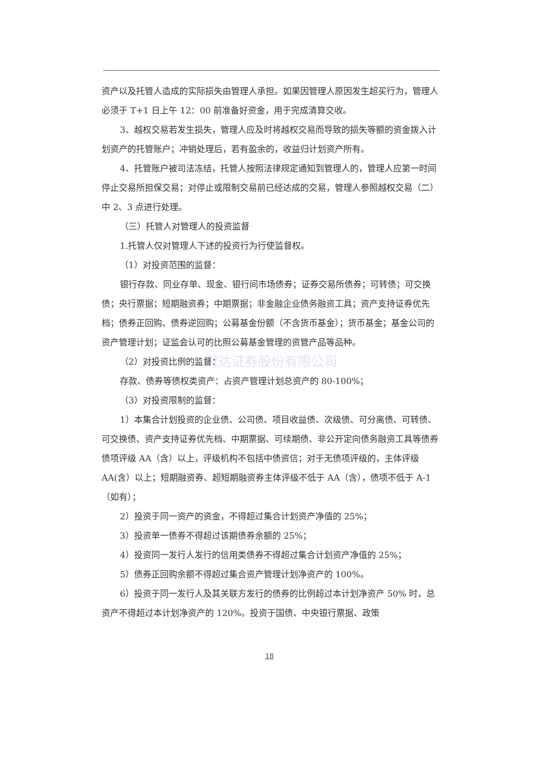资产以及托管人造成的实际损失由管理人承担。如果因管理人原因发生超买行为，管理人必须于 T+1 日上午 12：00 前准备好资金，用于完成清算交收。
3、越权交易若发生损失，管理人应及时将越权交易而导致的损失等额的资金拨入计划资产的托管账户；冲销处理后，若有盈余的，收益归计划资产所有。
4、托管账户被司法冻结，托管人按照法律规定通知到管理人的，管理人应第一时间停止交易所担保交易；对停止或限制交易前已经达成的交易，管理人参照越权交易（二）中 2、3 点进行处理。
（三）托管人对管理人的投资监督
1.托管人仅对管理人下述的投资行为行使监督权。
（1）对投资范围的监督：
银行存款、同业存单、现金、银行间市场债券；证券交易所债券；可转债；可交换债；央行票据；短期融资券；中期票据；非金融企业债务融资工具；资产支持证券优先档；债券正回购、债券逆回购；公募基金份额（不含货币基金）；货币基金；基金公司的资产管理计划；证监会认可的比照公募基金管理的资管产品等品种。
财达证券股份有限公司
（2）对投资比例的监督：
存款、债券等债权类资产：占资产管理计划总资产的 80-100%；
（3）对投资限制的监督：
1）本集合计划投资的企业债、公司债、项目收益债、次级债、可分离债、可转债、可交换债、资产支持证券优先档、中期票据、可续期债、非公开定向债务融资工具等债券债项评级 AA（含）以上，评级机构不包括中债资信；对于无债项评级的，主体评级 AA(含）以上；短期融资券、超短期融资券主体评级不低于 AA（含），债项不低于 A-1（如有）；
2）投资于同一资产的资金，不得超过集合计划资产净值的 25%；
3）投资单一债券不得超过该期债券余额的 25%；
4）投资同一发行人发行的信用类债券不得超过集合计划资产净值的 25%；
5）债券正回购余额不得超过集合资产管理计划净资产的 100%。
6）投资于同一发行人及其关联方发行的债券的比例超过本计划净资产 50% 时，总资产不得超过本计划净资产的 120%。投资于国债、中央银行票据、政策
18